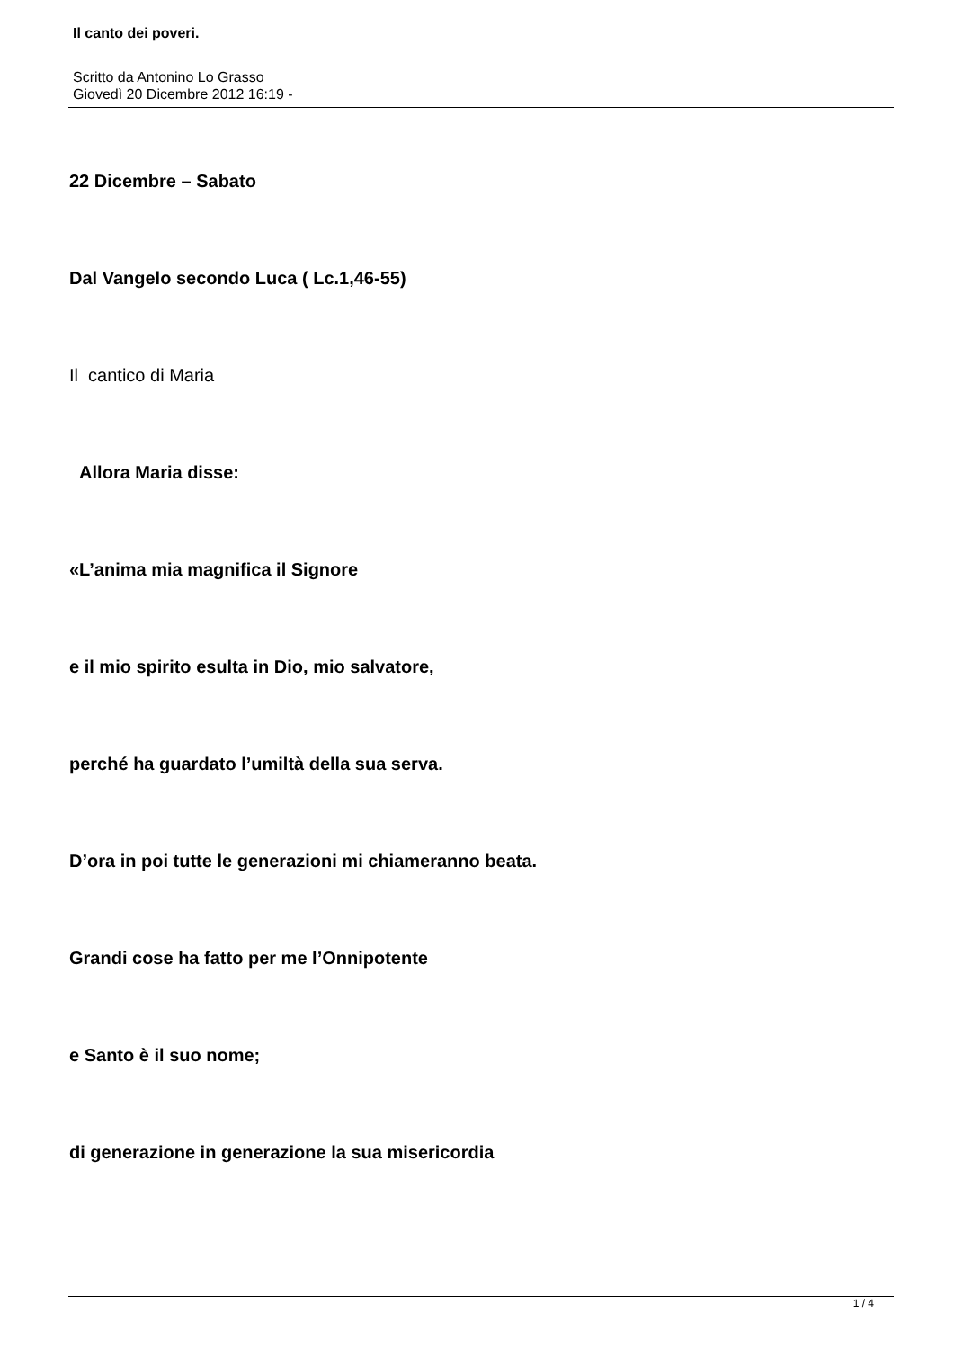Il canto dei poveri.
Scritto da Antonino Lo Grasso
Giovedì 20 Dicembre 2012 16:19 -
22 Dicembre – Sabato
Dal Vangelo secondo Luca ( Lc.1,46-55)
Il cantico di Maria
Allora Maria disse:
«L’anima mia magnifica il Signore
e il mio spirito esulta in Dio, mio salvatore,
perché ha guardato l’umiltà della sua serva.
D’ora in poi tutte le generazioni mi chiameranno beata.
Grandi cose ha fatto per me l’Onnipotente
e Santo è il suo nome;
di generazione in generazione la sua misericordia
1 / 4